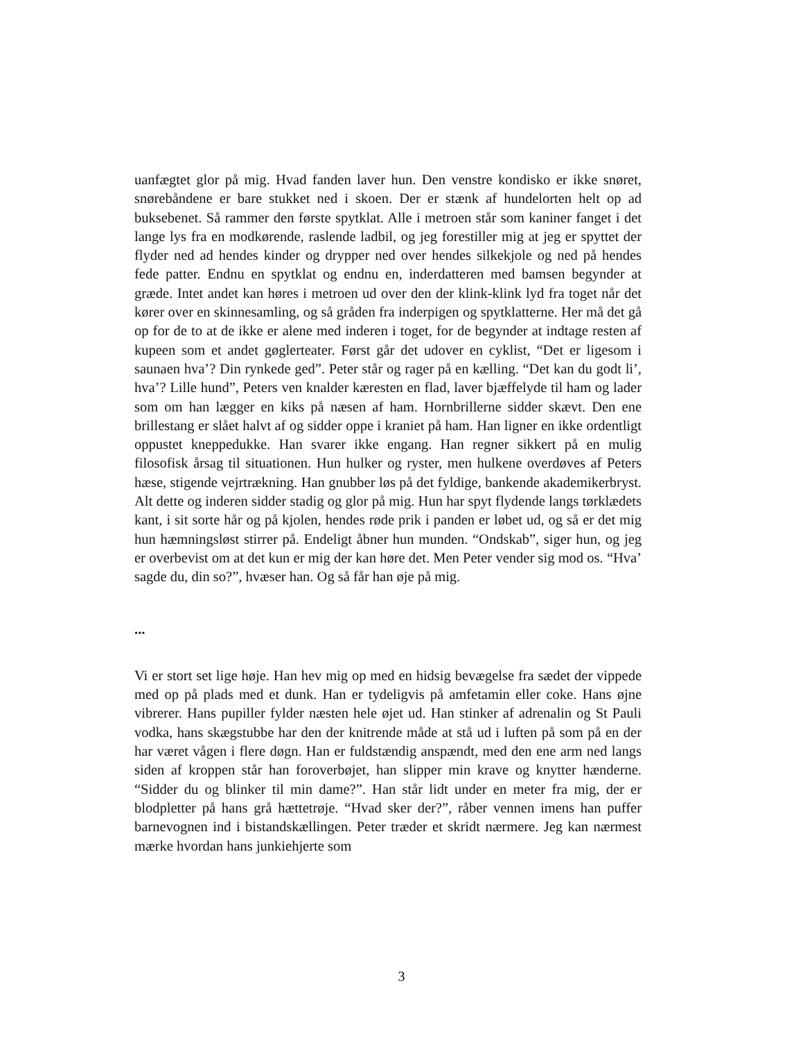uanfægtet glor på mig. Hvad fanden laver hun. Den venstre kondisko er ikke snøret, snørebåndene er bare stukket ned i skoen. Der er stænk af hundelorten helt op ad buksebenet. Så rammer den første spytklat. Alle i metroen står som kaniner fanget i det lange lys fra en modkørende, raslende ladbil, og jeg forestiller mig at jeg er spyttet der flyder ned ad hendes kinder og drypper ned over hendes silkekjole og ned på hendes fede patter. Endnu en spytklat og endnu en, inderdatteren med bamsen begynder at græde. Intet andet kan høres i metroen ud over den der klink-klink lyd fra toget når det kører over en skinnesamling, og så gråden fra inderpigen og spytklatterne. Her må det gå op for de to at de ikke er alene med inderen i toget, for de begynder at indtage resten af kupeen som et andet gøglerteater. Først går det udover en cyklist, “Det er ligesom i saunaen hva’? Din rynkede ged”. Peter står og rager på en kælling. “Det kan du godt li’, hva’? Lille hund”, Peters ven knalder kæresten en flad, laver bjæffelyde til ham og lader som om han lægger en kiks på næsen af ham. Hornbrillerne sidder skævt. Den ene brillestang er slået halvt af og sidder oppe i kraniet på ham. Han ligner en ikke ordentligt oppustet kneppedukke. Han svarer ikke engang. Han regner sikkert på en mulig filosofisk årsag til situationen. Hun hulker og ryster, men hulkene overdøves af Peters hæse, stigende vejrtrækning. Han gnubber løs på det fyldige, bankende akademikerbryst. Alt dette og inderen sidder stadig og glor på mig. Hun har spyt flydende langs tørklædets kant, i sit sorte hår og på kjolen, hendes røde prik i panden er løbet ud, og så er det mig hun hæmningsløst stirrer på. Endeligt åbner hun munden. “Ondskab”, siger hun, og jeg er overbevist om at det kun er mig der kan høre det. Men Peter vender sig mod os. “Hva’ sagde du, din so?”, hvæser han. Og så får han øje på mig.
...
Vi er stort set lige høje. Han hev mig op med en hidsig bevægelse fra sædet der vippede med op på plads med et dunk. Han er tydeligvis på amfetamin eller coke. Hans øjne vibrerer. Hans pupiller fylder næsten hele øjet ud. Han stinker af adrenalin og St Pauli vodka, hans skægstubbe har den der knitrende måde at stå ud i luften på som på en der har været vågen i flere døgn. Han er fuldstændig anspændt, med den ene arm ned langs siden af kroppen står han foroverbøjet, han slipper min krave og knytter hænderne. “Sidder du og blinker til min dame?”. Han står lidt under en meter fra mig, der er blodpletter på hans grå hættetrøje. “Hvad sker der?”, råber vennen imens han puffer barnevognen ind i bistandskællingen. Peter træder et skridt nærmere. Jeg kan nærmest mærke hvordan hans junkiehjerte som
3